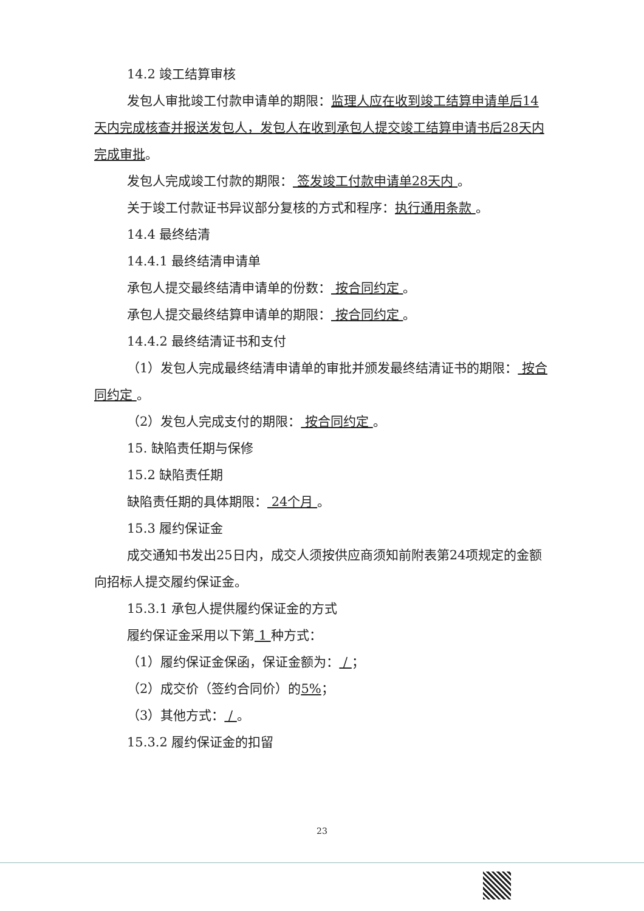14.2 竣工结算审核
发包人审批竣工付款申请单的期限：监理人应在收到竣工结算申请单后14天内完成核查并报送发包人，发包人在收到承包人提交竣工结算申请书后28天内完成审批。
发包人完成竣工付款的期限： 签发竣工付款申请单28天内 。
关于竣工付款证书异议部分复核的方式和程序：执行通用条款 。
14.4 最终结清
14.4.1 最终结清申请单
承包人提交最终结清申请单的份数： 按合同约定 。
承包人提交最终结算申请单的期限： 按合同约定 。
14.4.2 最终结清证书和支付
（1）发包人完成最终结清申请单的审批并颁发最终结清证书的期限： 按合同约定 。
（2）发包人完成支付的期限： 按合同约定 。
15. 缺陷责任期与保修
15.2 缺陷责任期
缺陷责任期的具体期限： 24个月 。
15.3 履约保证金
成交通知书发出25日内，成交人须按供应商须知前附表第24项规定的金额向招标人提交履约保证金。
15.3.1 承包人提供履约保证金的方式
履约保证金采用以下第 1 种方式：
（1）履约保证金保函，保证金额为： / ；
（2）成交价（签约合同价）的5%；
（3）其他方式： / 。
15.3.2 履约保证金的扣留
23